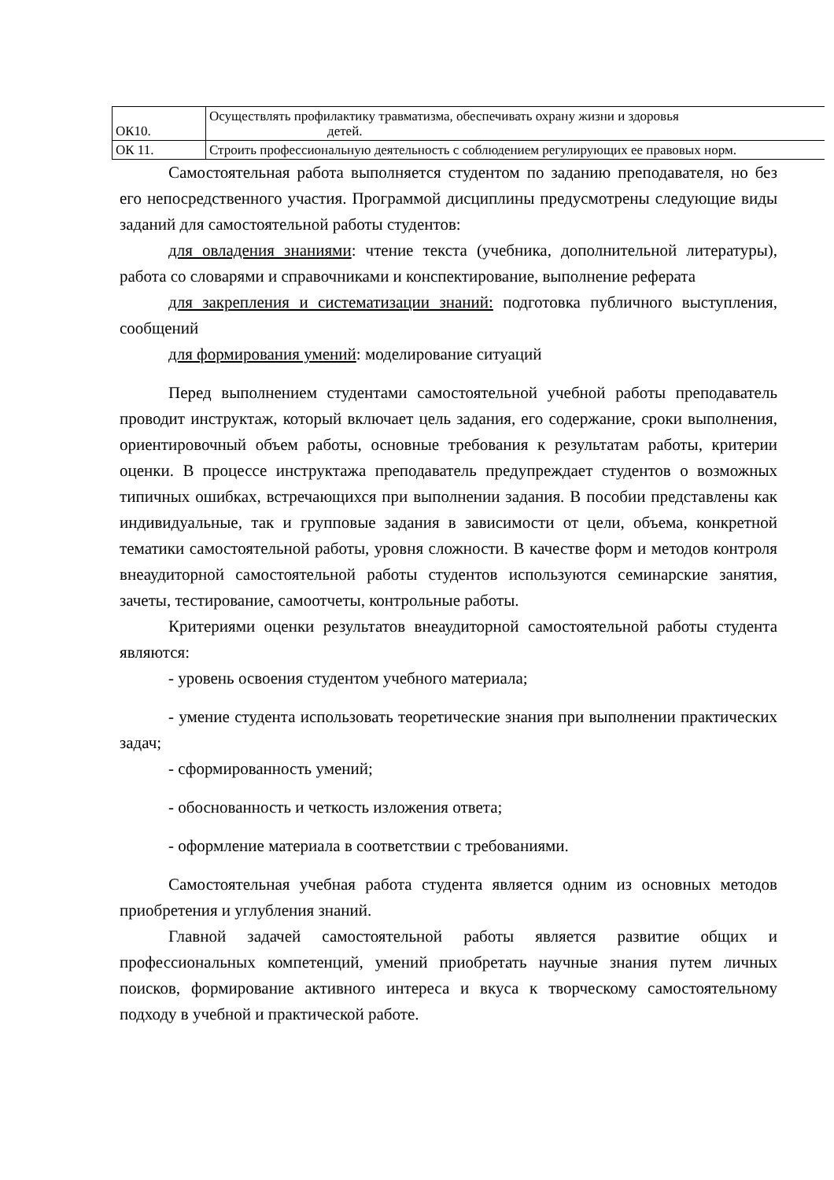| ОК10. | Осуществлять профилактику травматизма, обеспечивать охрану жизни и здоровья детей. |
| ОК 11. | Строить профессиональную деятельность с соблюдением регулирующих ее правовых норм. |
Самостоятельная работа выполняется студентом по заданию преподавателя, но без его непосредственного участия. Программой дисциплины предусмотрены следующие виды заданий для самостоятельной работы студентов:
для овладения знаниями: чтение текста (учебника, дополнительной литературы), работа со словарями и справочниками и конспектирование, выполнение реферата
для закрепления и систематизации знаний: подготовка публичного выступления, сообщений
для формирования умений: моделирование ситуаций
Перед выполнением студентами самостоятельной учебной работы преподаватель проводит инструктаж, который включает цель задания, его содержание, сроки выполнения, ориентировочный объем работы, основные требования к результатам работы, критерии оценки. В процессе инструктажа преподаватель предупреждает студентов о возможных типичных ошибках, встречающихся при выполнении задания. В пособии представлены как индивидуальные, так и групповые задания в зависимости от цели, объема, конкретной тематики самостоятельной работы, уровня сложности. В качестве форм и методов контроля внеаудиторной самостоятельной работы студентов используются семинарские занятия, зачеты, тестирование, самоотчеты, контрольные работы.
Критериями оценки результатов внеаудиторной самостоятельной работы студента являются:
- уровень освоения студентом учебного материала;
- умение студента использовать теоретические знания при выполнении практических задач;
- сформированность умений;
- обоснованность и четкость изложения ответа;
- оформление материала в соответствии с требованиями.
Самостоятельная учебная работа студента является одним из основных методов приобретения и углубления знаний.
Главной задачей самостоятельной работы является развитие общих и профессиональных компетенций, умений приобретать научные знания путем личных поисков, формирование активного интереса и вкуса к творческому самостоятельному подходу в учебной и практической работе.